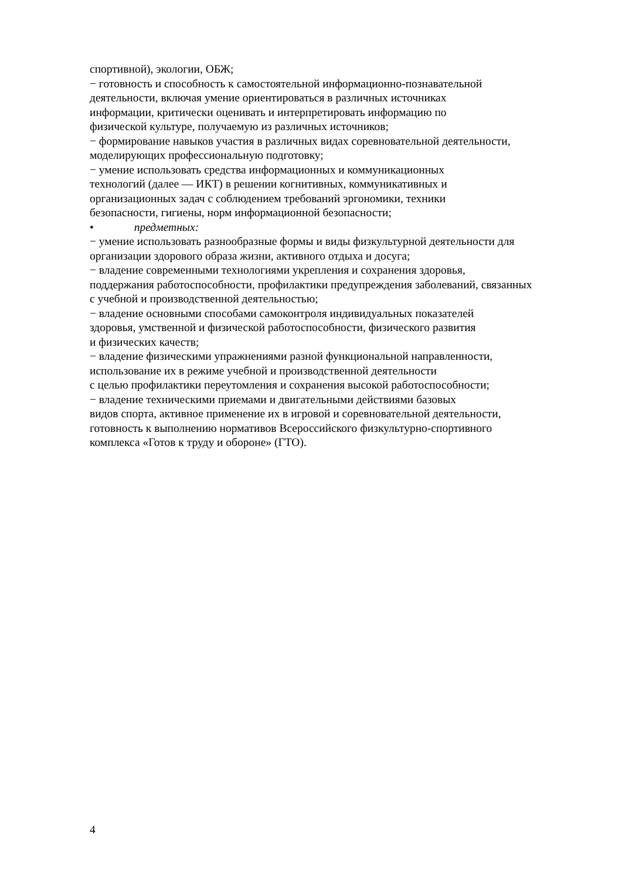спортивной), экологии, ОБЖ;
− готовность и способность к самостоятельной информационно-познавательной
деятельности, включая умение ориентироваться в различных источниках
информации, критически оценивать и интерпретировать информацию по
физической культуре, получаемую из различных источников;
− формирование навыков участия в различных видах соревновательной деятельности,
моделирующих профессиональную подготовку;
− умение использовать средства информационных и коммуникационных
технологий (далее — ИКТ) в решении когнитивных, коммуникативных и
организационных задач с соблюдением требований эргономики, техники
безопасности, гигиены, норм информационной безопасности;
• предметных:
− умение использовать разнообразные формы и виды физкультурной деятельности для
организации здорового образа жизни, активного отдыха и досуга;
− владение современными технологиями укрепления и сохранения здоровья,
поддержания работоспособности, профилактики предупреждения заболеваний, связанных
с учебной и производственной деятельностью;
− владение основными способами самоконтроля индивидуальных показателей
здоровья, умственной и физической работоспособности, физического развития
и физических качеств;
− владение физическими упражнениями разной функциональной направленности,
использование их в режиме учебной и производственной деятельности
с целью профилактики переутомления и сохранения высокой работоспособности;
− владение техническими приемами и двигательными действиями базовых
видов спорта, активное применение их в игровой и соревновательной деятельности,
готовность к выполнению нормативов Всероссийского физкультурно-спортивного
комплекса «Готов к труду и обороне» (ГТО).
4